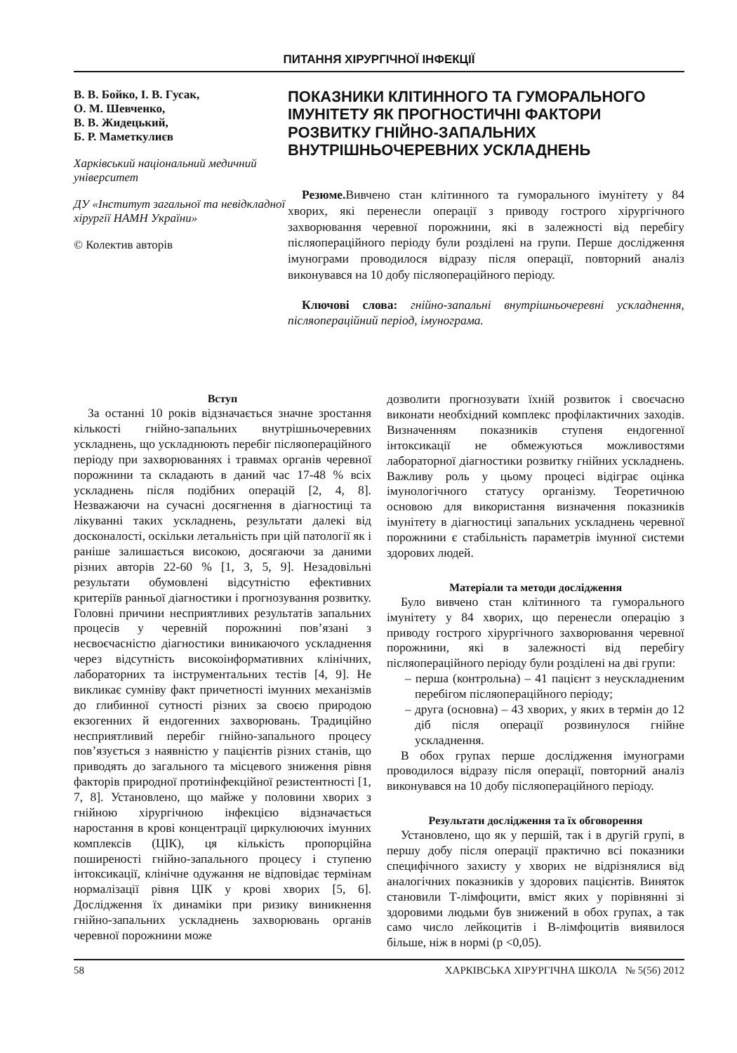ПИТАННЯ ХІРУРГІЧНОЇ ІНФЕКЦІЇ
В. В. Бойко, І. В. Гусак,
О. М. Шевченко,
В. В. Жидецький,
Б. Р. Маметкулиєв
Харківський національний медичний університет
ДУ «Інститут загальної та невідкладної хірургії НАМН України»
© Колектив авторів
ПОКАЗНИКИ КЛІТИННОГО ТА ГУМОРАЛЬНОГО ІМУНІТЕТУ ЯК ПРОГНОСТИЧНІ ФАКТОРИ РОЗВИТКУ ГНІЙНО-ЗАПАЛЬНИХ ВНУТРІШНЬОЧЕРЕВНИХ УСКЛАДНЕНЬ
Резюме. Вивчено стан клітинного та гуморального імунітету у 84 хворих, які перенесли операції з приводу гострого хірургічного захворювання черевної порожнини, які в залежності від перебігу післяопераційного періоду були розділені на групи. Перше дослідження імунограми проводилося відразу після операції, повторний аналіз виконувався на 10 добу післяопераційного періоду.
Ключові слова: гнійно-запальні внутрішньочеревні ускладнення, післяопераційний період, імунограма.
Вступ
За останні 10 років відзначається значне зростання кількості гнійно-запальних внутрішньочеревних ускладнень, що ускладнюють перебіг післяопераційного періоду при захворюваннях і травмах органів черевної порожнини та складають в даний час 17-48 % всіх ускладнень після подібних операцій [2, 4, 8]. Незважаючи на сучасні досягнення в діагностиці та лікуванні таких ускладнень, результати далекі від досконалості, оскільки летальність при цій патології як і раніше залишається високою, досягаючи за даними різних авторів 22-60 % [1, 3, 5, 9]. Незадовільні результати обумовлені відсутністю ефективних критеріїв ранньої діагностики і прогнозування розвитку. Головні причини несприятливих результатів запальних процесів у черевній порожнині пов’язані з несвоєчасністю діагностики виникаючого ускладнення через відсутність високоінформативних клінічних, лабораторних та інструментальних тестів [4, 9]. Не викликає сумніву факт причетності імунних механізмів до глибинної сутності різних за своєю природою екзогенних й ендогенних захворювань. Традиційно несприятливий перебіг гнійно-запального процесу пов’язується з наявністю у пацієнтів різних станів, що приводять до загального та місцевого зниження рівня факторів природної протиінфекційної резистентності [1, 7, 8]. Установлено, що майже у половини хворих з гнійною хірургічною інфекцією відзначається наростання в крові концентрації циркулюючих імунних комплексів (ЦІК), ця кількість пропорційна поширеності гнійно-запального процесу і ступеню інтоксикації, клінічне одужання не відповідає термінам нормалізації рівня ЦІК у крові хворих [5, 6]. Дослідження їх динаміки при ризику виникнення гнійно-запальних ускладнень захворювань органів черевної порожнини може
дозволити прогнозувати їхній розвиток і своєчасно виконати необхідний комплекс профілактичних заходів. Визначенням показників ступеня ендогенної інтоксикації не обмежуються можливостями лабораторної діагностики розвитку гнійних ускладнень. Важливу роль у цьому процесі відіграє оцінка імунологічного статусу організму. Теоретичною основою для використання визначення показників імунітету в діагностиці запальних ускладнень черевної порожнини є стабільність параметрів імунної системи здорових людей.
Матеріали та методи дослідження
Було вивчено стан клітинного та гуморального імунітету у 84 хворих, що перенесли операцію з приводу гострого хірургічного захворювання черевної порожнини, які в залежності від перебігу післяопераційного періоду були розділені на дві групи:
– перша (контрольна) – 41 пацієнт з неускладненим перебігом післяопераційного періоду;
– друга (основна) – 43 хворих, у яких в термін до 12 діб після операції розвинулося гнійне ускладнення.
В обох групах перше дослідження імунограми проводилося відразу після операції, повторний аналіз виконувався на 10 добу післяопераційного періоду.
Результати дослідження та їх обговорення
Установлено, що як у першій, так і в другій групі, в першу добу після операції практично всі показники специфічного захисту у хворих не відрізнялися від аналогічних показників у здорових пацієнтів. Виняток становили Т-лімфоцити, вміст яких у порівнянні зі здоровими людьми був знижений в обох групах, а так само число лейкоцитів і В-лімфоцитів виявилося більше, ніж в нормі (р <0,05).
58 ХАРКІВСЬКА ХІРУРГІЧНА ШКОЛА № 5(56) 2012